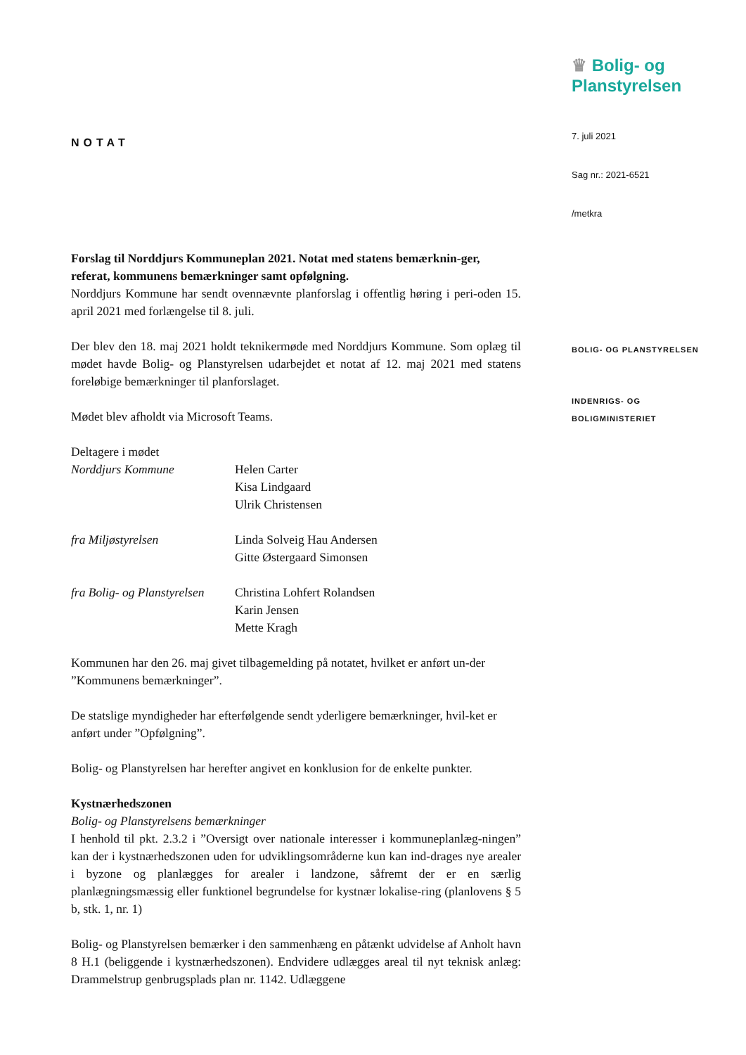NOTAT
Forslag til Norddjurs Kommuneplan 2021. Notat med statens bemærknin-ger, referat, kommunens bemærkninger samt opfølgning.
Norddjurs Kommune har sendt ovennævnte planforslag i offentlig høring i peri-oden 15. april 2021 med forlængelse til 8. juli.
Der blev den 18. maj 2021 holdt teknikermøde med Norddjurs Kommune. Som oplæg til mødet havde Bolig- og Planstyrelsen udarbejdet et notat af 12. maj 2021 med statens foreløbige bemærkninger til planforslaget.
Mødet blev afholdt via Microsoft Teams.
Deltagere i mødet
Norddjurs Kommune Helen Carter
Kisa Lindgaard
Ulrik Christensen
fra Miljøstyrelsen Linda Solveig Hau Andersen
Gitte Østergaard Simonsen
fra Bolig- og Planstyrelsen
Christina Lohfert Rolandsen
Karin Jensen
Mette Kragh
Kommunen har den 26. maj givet tilbagemelding på notatet, hvilket er anført un-der ”Kommunens bemærkninger”.
De statslige myndigheder har efterfølgende sendt yderligere bemærkninger, hvil-ket er anført under ”Opfølgning”.
Bolig- og Planstyrelsen har herefter angivet en konklusion for de enkelte punkter.
Kystnærhedszonen
Bolig- og Planstyrelsens bemærkninger
I henhold til pkt. 2.3.2 i ”Oversigt over nationale interesser i kommuneplanlæg-ningen” kan der i kystnærhedszonen uden for udviklingsområderne kun kan ind-drages nye arealer i byzone og planlægges for arealer i landzone, såfremt der er en særlig planlægningsmæssig eller funktionel begrundelse for kystnær lokalise-ring (planlovens § 5 b, stk. 1, nr. 1)
Bolig- og Planstyrelsen bemærker i den sammenhæng en påtænkt udvidelse af Anholt havn 8 H.1 (beliggende i kystnærhedszonen). Endvidere udlægges areal til nyt teknisk anlæg: Drammelstrup genbrugsplads plan nr. 1142. Udlæggene
♛ Bolig- og
Planstyrelsen
7. juli 2021
Sag nr.: 2021-6521
/metkra
BOLIG- OG PLANSTYRELSEN
INDENRIGS- OG
BOLIGMINISTERIET